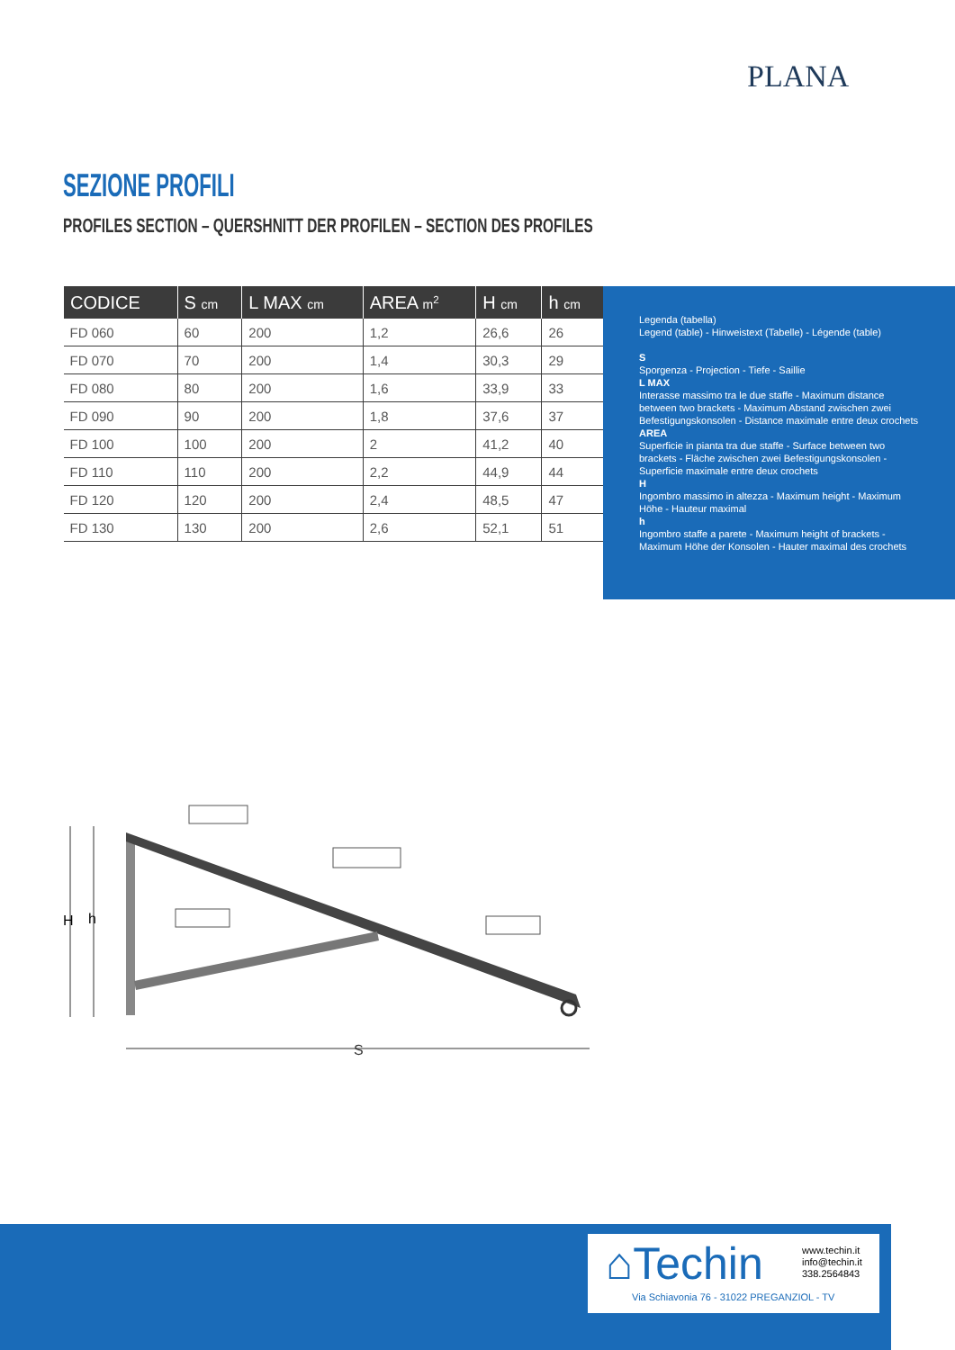PLANA
SEZIONE PROFILI
PROFILES SECTION – QUERSHNITT DER PROFILEN – SECTION DES PROFILES
| CODICE | S cm | L MAX cm | AREA m<sup>2</sup> | H cm | h cm |
| --- | --- | --- | --- | --- | --- |
| FD 060 | 60 | 200 | 1,2 | 26,6 | 26 |
| FD 070 | 70 | 200 | 1,4 | 30,3 | 29 |
| FD 080 | 80 | 200 | 1,6 | 33,9 | 33 |
| FD 090 | 90 | 200 | 1,8 | 37,6 | 37 |
| FD 100 | 100 | 200 | 2 | 41,2 | 40 |
| FD 110 | 110 | 200 | 2,2 | 44,9 | 44 |
| FD 120 | 120 | 200 | 2,4 | 48,5 | 47 |
| FD 130 | 130 | 200 | 2,6 | 52,1 | 51 |
Legenda (tabella)
Legend (table) - Hinweistext (Tabelle) - Légende (table)
S
Sporgenza - Projection - Tiefe - Saillie
L MAX
Interasse massimo tra le due staffe - Maximum distance between two brackets - Maximum Abstand zwischen zwei Befestigungskonsolen - Distance maximale entre deux crochets
AREA
Superficie in pianta tra due staffe - Surface between two brackets - Fläche zwischen zwei Befestigungskonsolen - Superficie maximale entre deux crochets
H
Ingombro massimo in altezza - Maximum height - Maximum Höhe - Hauteur maximal
h
Ingombro staffe a parete - Maximum height of brackets - Maximum Höhe der Konsolen - Hauter maximal des crochets
H
h
S
⌂Techin
www.techin.it
info@techin.it
338.2564843
Via Schiavonia 76 - 31022 PREGANZIOL - TV